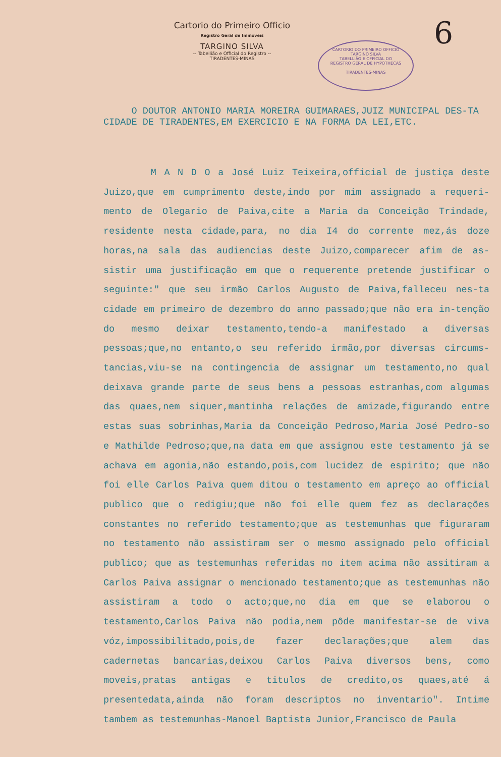Cartorio do Primeiro Officio
Registro Geral de Immoveis
TARGINO SILVA
-- Tabellião e Official do Registro --
TIRADENTES-MINAS
CARTORIO DO PRIMEIRO OFFICIO
TARGINO SILVA
TABELLIÃO E OFFICIAL DO
REGISTRO GERAL DE HYPOTHECAS
TIRADENTES-MINAS
6
O DOUTOR ANTONIO MARIA MOREIRA GUIMARAES,JUIZ MUNICIPAL DES-TA CIDADE DE TIRADENTES,EM EXERCICIO E NA FORMA DA LEI,ETC.
M A N D O a José Luiz Teixeira,official de justiça deste Juizo,que em cumprimento deste,indo por mim assignado a requeri-mento de Olegario de Paiva,cite a Maria da Conceição Trindade, residente nesta cidade,para, no dia I4 do corrente mez,ás doze horas,na sala das audiencias deste Juizo,comparecer afim de as-sistir uma justificação em que o requerente pretende justificar o seguinte:" que seu irmão Carlos Augusto de Paiva,falleceu nes-ta cidade em primeiro de dezembro do anno passado;que não era in-tenção do mesmo deixar testamento,tendo-a manifestado a diversas pessoas;que,no entanto,o seu referido irmão,por diversas circums-tancias,viu-se na contingencia de assignar um testamento,no qual deixava grande parte de seus bens a pessoas estranhas,com algumas das quaes,nem siquer,mantinha relações de amizade,figurando entre estas suas sobrinhas,Maria da Conceição Pedroso,Maria José Pedro-so e Mathilde Pedroso;que,na data em que assignou este testamento já se achava em agonia,não estando,pois,com lucidez de espirito; que não foi elle Carlos Paiva quem ditou o testamento em apreço ao official publico que o redigiu;que não foi elle quem fez as declarações constantes no referido testamento;que as testemunhas que figuraram no testamento não assistiram ser o mesmo assignado pelo official publico; que as testemunhas referidas no item acima não assitiram a Carlos Paiva assignar o mencionado testamento;que as testemunhas não assistiram a todo o acto;que,no dia em que se elaborou o testamento,Carlos Paiva não podia,nem pôde manifestar-se de viva vóz,impossibilitado,pois,de fazer declarações;que alem das cadernetas bancarias,deixou Carlos Paiva diversos bens, como moveis,pratas antigas e titulos de credito,os quaes,até á presentedata,ainda não foram descriptos no inventario". Intime tambem as testemunhas-Manoel Baptista Junior,Francisco de Paula